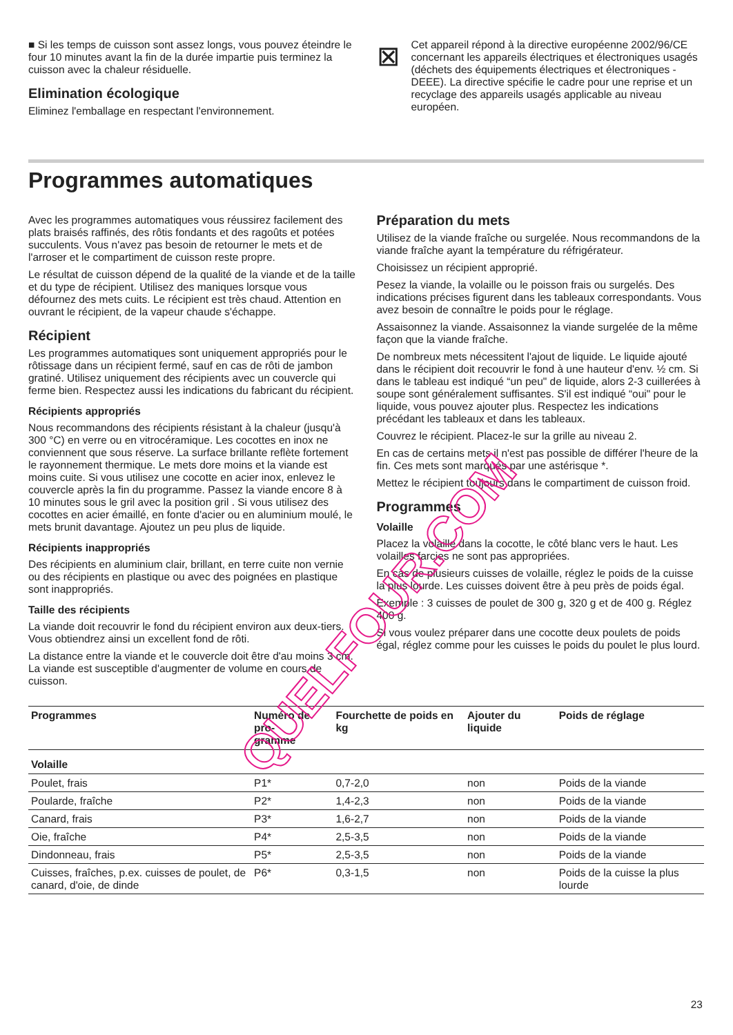■ Si les temps de cuisson sont assez longs, vous pouvez éteindre le four 10 minutes avant la fin de la durée impartie puis terminez la cuisson avec la chaleur résiduelle.
Elimination écologique
Eliminez l'emballage en respectant l'environnement.
⊠
Cet appareil répond à la directive européenne 2002/96/CE concernant les appareils électriques et électroniques usagés (déchets des équipements électriques et électroniques - DEEE). La directive spécifie le cadre pour une reprise et un recyclage des appareils usagés applicable au niveau européen.
Programmes automatiques
Avec les programmes automatiques vous réussirez facilement des plats braisés raffinés, des rôtis fondants et des ragoûts et potées succulents. Vous n'avez pas besoin de retourner le mets et de l'arroser et le compartiment de cuisson reste propre.
Le résultat de cuisson dépend de la qualité de la viande et de la taille et du type de récipient. Utilisez des maniques lorsque vous défournez des mets cuits. Le récipient est très chaud. Attention en ouvrant le récipient, de la vapeur chaude s'échappe.
Récipient
Les programmes automatiques sont uniquement appropriés pour le rôtissage dans un récipient fermé, sauf en cas de rôti de jambon gratiné. Utilisez uniquement des récipients avec un couvercle qui ferme bien. Respectez aussi les indications du fabricant du récipient.
Récipients appropriés
Nous recommandons des récipients résistant à la chaleur (jusqu'à 300 °C) en verre ou en vitrocéramique. Les cocottes en inox ne conviennent que sous réserve. La surface brillante reflète fortement le rayonnement thermique. Le mets dore moins et la viande est moins cuite. Si vous utilisez une cocotte en acier inox, enlevez le couvercle après la fin du programme. Passez la viande encore 8 à 10 minutes sous le gril avec la position gril . Si vous utilisez des cocottes en acier émaillé, en fonte d'acier ou en aluminium moulé, le mets brunit davantage. Ajoutez un peu plus de liquide.
Récipients inappropriés
Des récipients en aluminium clair, brillant, en terre cuite non vernie ou des récipients en plastique ou avec des poignées en plastique sont inappropriés.
Taille des récipients
La viande doit recouvrir le fond du récipient environ aux deux-tiers. Vous obtiendrez ainsi un excellent fond de rôti.
La distance entre la viande et le couvercle doit être d'au moins 3 cm. La viande est susceptible d'augmenter de volume en cours de cuisson.
Préparation du mets
Utilisez de la viande fraîche ou surgelée. Nous recommandons de la viande fraîche ayant la température du réfrigérateur.
Choisissez un récipient approprié.
Pesez la viande, la volaille ou le poisson frais ou surgelés. Des indications précises figurent dans les tableaux correspondants. Vous avez besoin de connaître le poids pour le réglage.
Assaisonnez la viande. Assaisonnez la viande surgelée de la même façon que la viande fraîche.
De nombreux mets nécessitent l'ajout de liquide. Le liquide ajouté dans le récipient doit recouvrir le fond à une hauteur d'env. ½ cm. Si dans le tableau est indiqué “un peu" de liquide, alors 2-3 cuillerées à soupe sont généralement suffisantes. S'il est indiqué “oui" pour le liquide, vous pouvez ajouter plus. Respectez les indications précédant les tableaux et dans les tableaux.
Couvrez le récipient. Placez-le sur la grille au niveau 2.
En cas de certains mets il n'est pas possible de différer l'heure de la fin. Ces mets sont marqués par une astérisque *.
Mettez le récipient toujours dans le compartiment de cuisson froid.
Programmes
Volaille
Placez la volaille dans la cocotte, le côté blanc vers le haut. Les volailles farcies ne sont pas appropriées.
En cas de plusieurs cuisses de volaille, réglez le poids de la cuisse la plus lourde. Les cuisses doivent être à peu près de poids égal.
Exemple : 3 cuisses de poulet de 300 g, 320 g et de 400 g. Réglez 400 g.
Si vous voulez préparer dans une cocotte deux poulets de poids égal, réglez comme pour les cuisses le poids du poulet le plus lourd.
| Programmes | Numéro de pro- gramme | Fourchette de poids en kg | Ajouter du liquide | Poids de réglage |
| --- | --- | --- | --- | --- |
| Volaille | | | | |
| Poulet, frais | P1* | 0,7-2,0 | non | Poids de la viande |
| Poularde, fraîche | P2* | 1,4-2,3 | non | Poids de la viande |
| Canard, frais | P3* | 1,6-2,7 | non | Poids de la viande |
| Oie, fraîche | P4* | 2,5-3,5 | non | Poids de la viande |
| Dindonneau, frais | P5* | 2,5-3,5 | non | Poids de la viande |
| Cuisses, fraîches, p.ex. cuisses de poulet, de canard, d'oie, de dinde | P6* | 0,3-1,5 | non | Poids de la cuisse la plus lourde |
23
QUELFOUR.COM